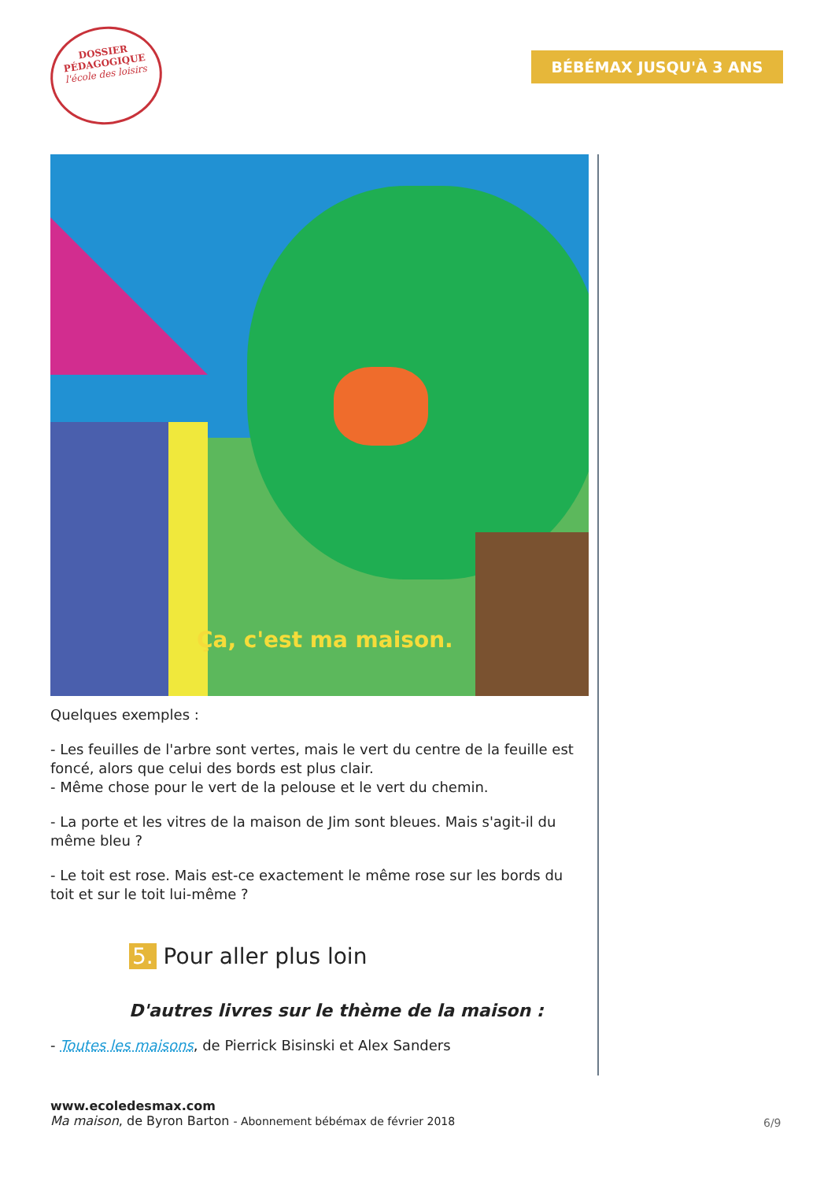DOSSIER
PÉDAGOGIQUE
l'école des loisirs
BÉBÉMAX JUSQU'À 3 ANS
Ça, c'est ma maison.
Quelques exemples :
- Les feuilles de l'arbre sont vertes, mais le vert du centre de la feuille est foncé, alors que celui des bords est plus clair.
- Même chose pour le vert de la pelouse et le vert du chemin.
- La porte et les vitres de la maison de Jim sont bleues. Mais s'agit-il du même bleu ?
- Le toit est rose. Mais est-ce exactement le même rose sur les bords du toit et sur le toit lui-même ?
5. Pour aller plus loin
D'autres livres sur le thème de la maison :
- Toutes les maisons, de Pierrick Bisinski et Alex Sanders
www.ecoledesmax.com
Ma maison, de Byron Barton - Abonnement bébémax de février 2018
6/9